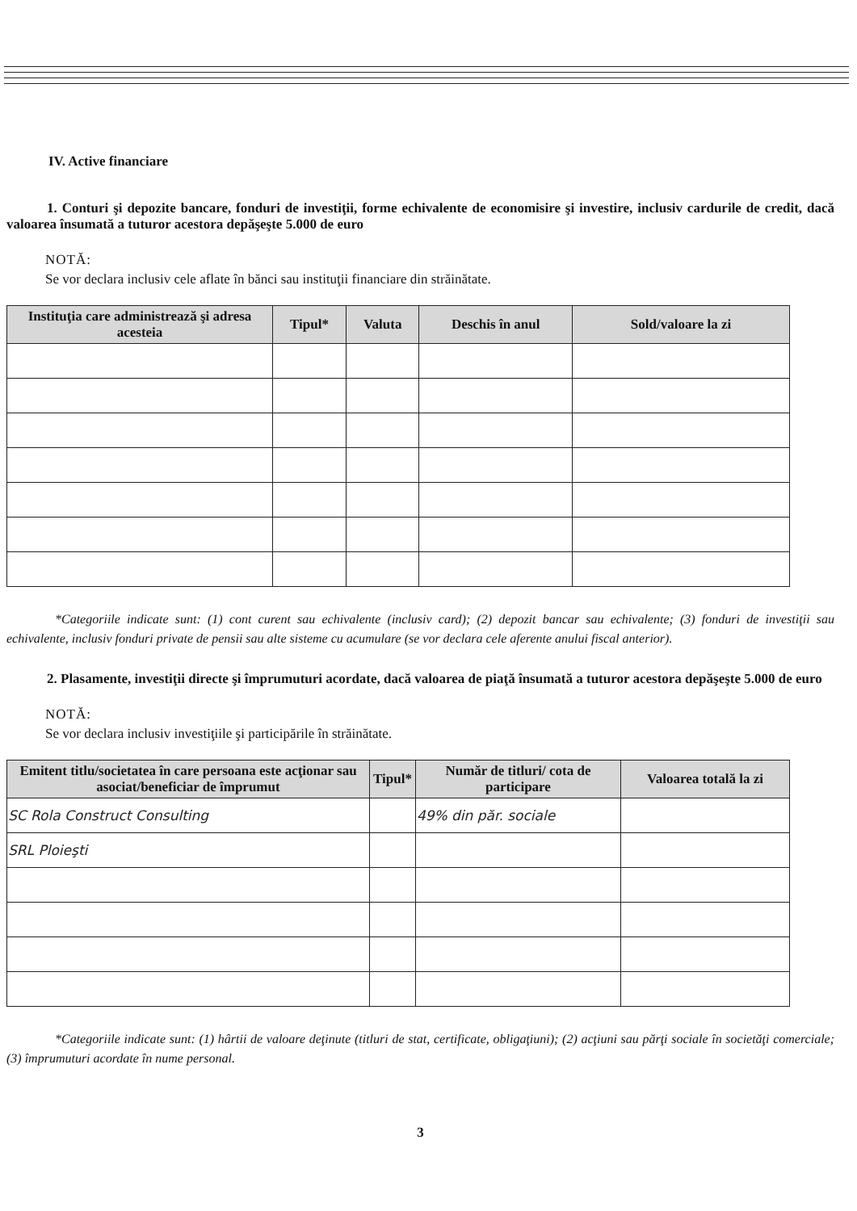IV. Active financiare
1. Conturi şi depozite bancare, fonduri de investiţii, forme echivalente de economisire şi investire, inclusiv cardurile de credit, dacă valoarea însumată a tuturor acestora depăşeşte 5.000 de euro
NOTĂ:
Se vor declara inclusiv cele aflate în bănci sau instituţii financiare din străinătate.
| Instituţia care administrează şi adresa acesteia | Tipul* | Valuta | Deschis în anul | Sold/valoare la zi |
| --- | --- | --- | --- | --- |
*Categoriile indicate sunt: (1) cont curent sau echivalente (inclusiv card); (2) depozit bancar sau echivalente; (3) fonduri de investiţii sau echivalente, inclusiv fonduri private de pensii sau alte sisteme cu acumulare (se vor declara cele aferente anului fiscal anterior).
2. Plasamente, investiţii directe şi împrumuturi acordate, dacă valoarea de piaţă însumată a tuturor acestora depăşeşte 5.000 de euro
NOTĂ:
Se vor declara inclusiv investiţiile şi participările în străinătate.
| Emitent titlu/societatea în care persoana este acţionar sau asociat/beneficiar de împrumut | Tipul* | Număr de titluri/ cota de participare | Valoarea totală la zi |
| --- | --- | --- | --- |
| SC Rola Construct Consulting | | 49% din păr. sociale | |
| SRL Ploieşti | | | |
*Categoriile indicate sunt: (1) hârtii de valoare deţinute (titluri de stat, certificate, obligaţiuni); (2) acţiuni sau părţi sociale în societăţi comerciale; (3) împrumuturi acordate în nume personal.
3